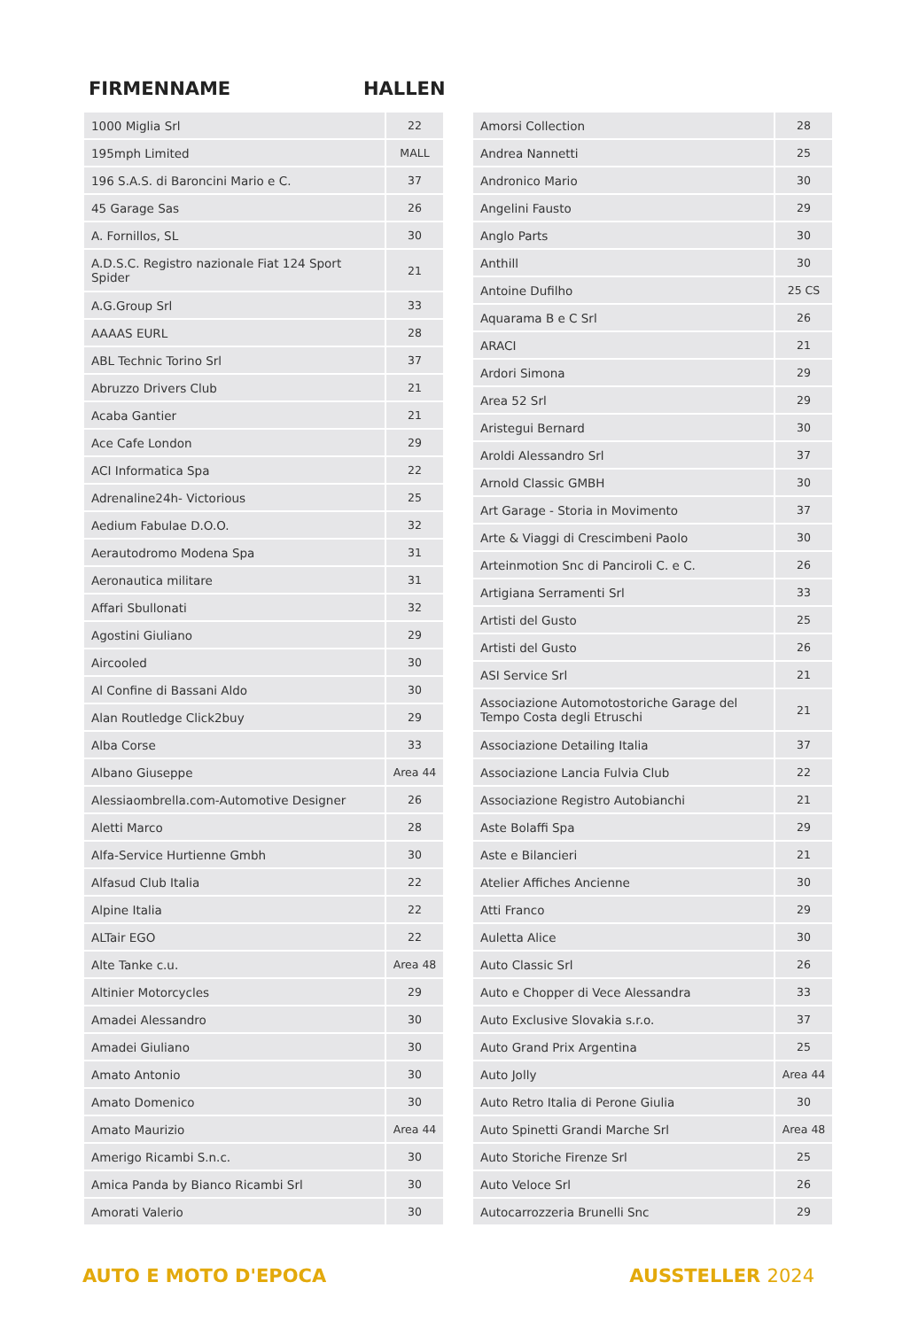FIRMENNAME HALLEN
| 1000 Miglia Srl | 22 |
| 195mph Limited | MALL |
| 196 S.A.S. di Baroncini Mario e C. | 37 |
| 45 Garage Sas | 26 |
| A. Fornillos, SL | 30 |
| A.D.S.C. Registro nazionale Fiat 124 Sport Spider | 21 |
| A.G.Group Srl | 33 |
| AAAAS EURL | 28 |
| ABL Technic Torino Srl | 37 |
| Abruzzo Drivers Club | 21 |
| Acaba Gantier | 21 |
| Ace Cafe London | 29 |
| ACI Informatica Spa | 22 |
| Adrenaline24h- Victorious | 25 |
| Aedium Fabulae D.O.O. | 32 |
| Aerautodromo Modena Spa | 31 |
| Aeronautica militare | 31 |
| Affari Sbullonati | 32 |
| Agostini Giuliano | 29 |
| Aircooled | 30 |
| Al Confine di Bassani Aldo | 30 |
| Alan Routledge Click2buy | 29 |
| Alba Corse | 33 |
| Albano Giuseppe | Area 44 |
| Alessiaombrella.com-Automotive Designer | 26 |
| Aletti Marco | 28 |
| Alfa-Service Hurtienne Gmbh | 30 |
| Alfasud Club Italia | 22 |
| Alpine Italia | 22 |
| ALTair EGO | 22 |
| Alte Tanke c.u. | Area 48 |
| Altinier Motorcycles | 29 |
| Amadei Alessandro | 30 |
| Amadei Giuliano | 30 |
| Amato Antonio | 30 |
| Amato Domenico | 30 |
| Amato Maurizio | Area 44 |
| Amerigo Ricambi S.n.c. | 30 |
| Amica Panda by Bianco Ricambi Srl | 30 |
| Amorati Valerio | 30 |
| Amorsi Collection | 28 |
| Andrea Nannetti | 25 |
| Andronico Mario | 30 |
| Angelini Fausto | 29 |
| Anglo Parts | 30 |
| Anthill | 30 |
| Antoine Dufilho | 25 CS |
| Aquarama B e C Srl | 26 |
| ARACI | 21 |
| Ardori Simona | 29 |
| Area 52 Srl | 29 |
| Aristegui Bernard | 30 |
| Aroldi Alessandro Srl | 37 |
| Arnold Classic GMBH | 30 |
| Art Garage - Storia in Movimento | 37 |
| Arte & Viaggi di Crescimbeni Paolo | 30 |
| Arteinmotion Snc di Panciroli C. e C. | 26 |
| Artigiana Serramenti Srl | 33 |
| Artisti del Gusto | 25 |
| Artisti del Gusto | 26 |
| ASI Service Srl | 21 |
| Associazione Automotostoriche Garage del Tempo Costa degli Etruschi | 21 |
| Associazione Detailing Italia | 37 |
| Associazione Lancia Fulvia Club | 22 |
| Associazione Registro Autobianchi | 21 |
| Aste Bolaffi Spa | 29 |
| Aste e Bilancieri | 21 |
| Atelier Affiches Ancienne | 30 |
| Atti Franco | 29 |
| Auletta Alice | 30 |
| Auto Classic Srl | 26 |
| Auto e Chopper di Vece Alessandra | 33 |
| Auto Exclusive Slovakia s.r.o. | 37 |
| Auto Grand Prix Argentina | 25 |
| Auto Jolly | Area 44 |
| Auto Retro Italia di Perone Giulia | 30 |
| Auto Spinetti Grandi Marche Srl | Area 48 |
| Auto Storiche Firenze Srl | 25 |
| Auto Veloce Srl | 26 |
| Autocarrozzeria Brunelli Snc | 29 |
AUTO E MOTO D'EPOCA AUSSTELLER 2024